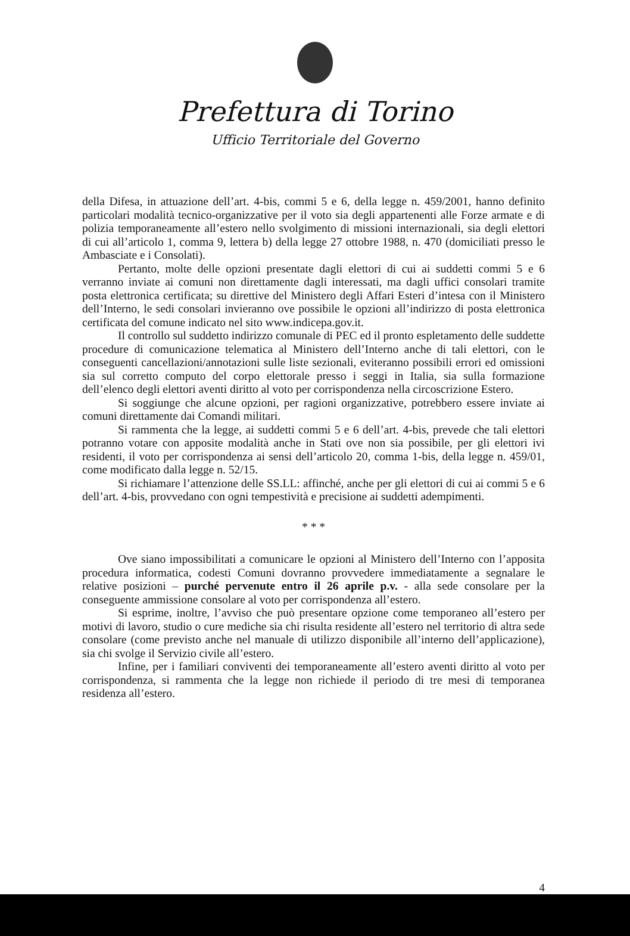Prefettura di Torino
Ufficio Territoriale del Governo
della Difesa, in attuazione dell’art. 4-bis, commi 5 e 6, della legge n. 459/2001, hanno definito particolari modalità tecnico-organizzative per il voto sia degli appartenenti alle Forze armate e di polizia temporaneamente all’estero nello svolgimento di missioni internazionali, sia degli elettori di cui all’articolo 1, comma 9, lettera b) della legge 27 ottobre 1988, n. 470 (domiciliati presso le Ambasciate e i Consolati).
Pertanto, molte delle opzioni presentate dagli elettori di cui ai suddetti commi 5 e 6 verranno inviate ai comuni non direttamente dagli interessati, ma dagli uffici consolari tramite posta elettronica certificata; su direttive del Ministero degli Affari Esteri d’intesa con il Ministero dell’Interno, le sedi consolari invieranno ove possibile le opzioni all’indirizzo di posta elettronica certificata del comune indicato nel sito www.indicepa.gov.it.
Il controllo sul suddetto indirizzo comunale di PEC ed il pronto espletamento delle suddette procedure di comunicazione telematica al Ministero dell’Interno anche di tali elettori, con le conseguenti cancellazioni/annotazioni sulle liste sezionali, eviteranno possibili errori ed omissioni sia sul corretto computo del corpo elettorale presso i seggi in Italia, sia sulla formazione dell’elenco degli elettori aventi diritto al voto per corrispondenza nella circoscrizione Estero.
Si soggiunge che alcune opzioni, per ragioni organizzative, potrebbero essere inviate ai comuni direttamente dai Comandi militari.
Si rammenta che la legge, ai suddetti commi 5 e 6 dell’art. 4-bis, prevede che tali elettori potranno votare con apposite modalità anche in Stati ove non sia possibile, per gli elettori ivi residenti, il voto per corrispondenza ai sensi dell’articolo 20, comma 1-bis, della legge n. 459/01, come modificato dalla legge n. 52/15.
Si richiamare l’attenzione delle SS.LL: affinché, anche per gli elettori di cui ai commi 5 e 6 dell’art. 4-bis, provvedano con ogni tempestività e precisione ai suddetti adempimenti.
* * *
Ove siano impossibilitati a comunicare le opzioni al Ministero dell’Interno con l’apposita procedura informatica, codesti Comuni dovranno provvedere immediatamente a segnalare le relative posizioni – purché pervenute entro il 26 aprile p.v. - alla sede consolare per la conseguente ammissione consolare al voto per corrispondenza all’estero.
Si esprime, inoltre, l’avviso che può presentare opzione come temporaneo all’estero per motivi di lavoro, studio o cure mediche sia chi risulta residente all’estero nel territorio di altra sede consolare (come previsto anche nel manuale di utilizzo disponibile all’interno dell’applicazione), sia chi svolge il Servizio civile all’estero.
Infine, per i familiari conviventi dei temporaneamente all’estero aventi diritto al voto per corrispondenza, si rammenta che la legge non richiede il periodo di tre mesi di temporanea residenza all’estero.
4